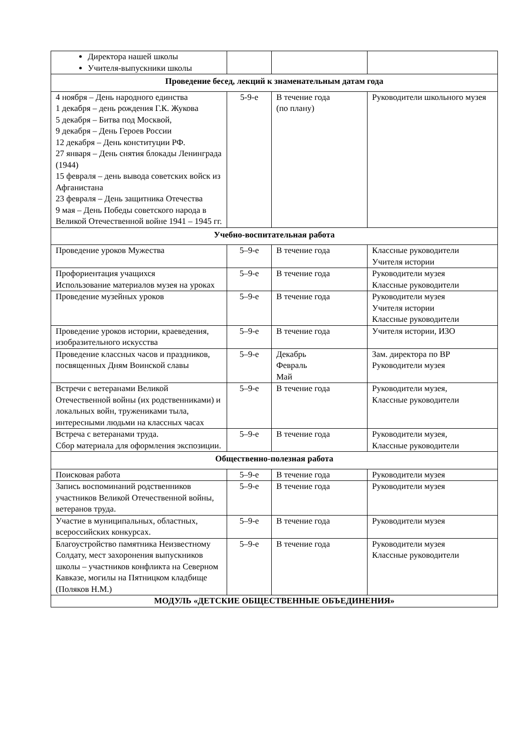| Директора нашей школы Учителя-выпускники школы | | | |
| Проведение бесед, лекций к знаменательным датам года | | | |
| 4 ноября – День народного единства 1 декабря – день рождения Г.К. Жукова 5 декабря – Битва под Москвой, 9 декабря – День Героев России 12 декабря – День конституции РФ. 27 января – День снятия блокады Ленинграда (1944) 15 февраля – день вывода советских войск из Афганистана 23 февраля – День защитника Отечества 9 мая – День Победы советского народа в Великой Отечественной войне 1941 – 1945 гг. | 5-9-е | В течение года (по плану) | Руководители школьного музея |
| Учебно-воспитательная работа | | | |
| Проведение уроков Мужества | 5–9-е | В течение года | Классные руководители Учителя истории |
| Профориентация учащихся Использование материалов музея на уроках | 5–9-е | В течение года | Руководители музея Классные руководители |
| Проведение музейных уроков | 5–9-е | В течение года | Руководители музея Учителя истории Классные руководители |
| Проведение уроков истории, краеведения, изобразительного искусства | 5–9-е | В течение года | Учителя истории, ИЗО |
| Проведение классных часов и праздников, посвященных Дням Воинской славы | 5–9-е | Декабрь Февраль Май | Зам. директора по ВР Руководители музея |
| Встречи с ветеранами Великой Отечественной войны (их родственниками) и локальных войн, тружениками тыла, интересными людьми на классных часах | 5–9-е | В течение года | Руководители музея, Классные руководители |
| Встреча с ветеранами труда. Сбор материала для оформления экспозиции. | 5–9-е | В течение года | Руководители музея, Классные руководители |
| Общественно-полезная работа | | | |
| Поисковая работа | 5–9-е | В течение года | Руководители музея |
| Запись воспоминаний родственников участников Великой Отечественной войны, ветеранов труда. | 5–9-е | В течение года | Руководители музея |
| Участие в муниципальных, областных, всероссийских конкурсах. | 5–9-е | В течение года | Руководители музея |
| Благоустройство памятника Неизвестному Солдату, мест захоронения выпускников школы – участников конфликта на Северном Кавказе, могилы на Пятницком кладбище (Поляков Н.М.) | 5–9-е | В течение года | Руководители музея Классные руководители |
| МОДУЛЬ «ДЕТСКИЕ ОБЩЕСТВЕННЫЕ ОБЪЕДИНЕНИЯ» | | | |